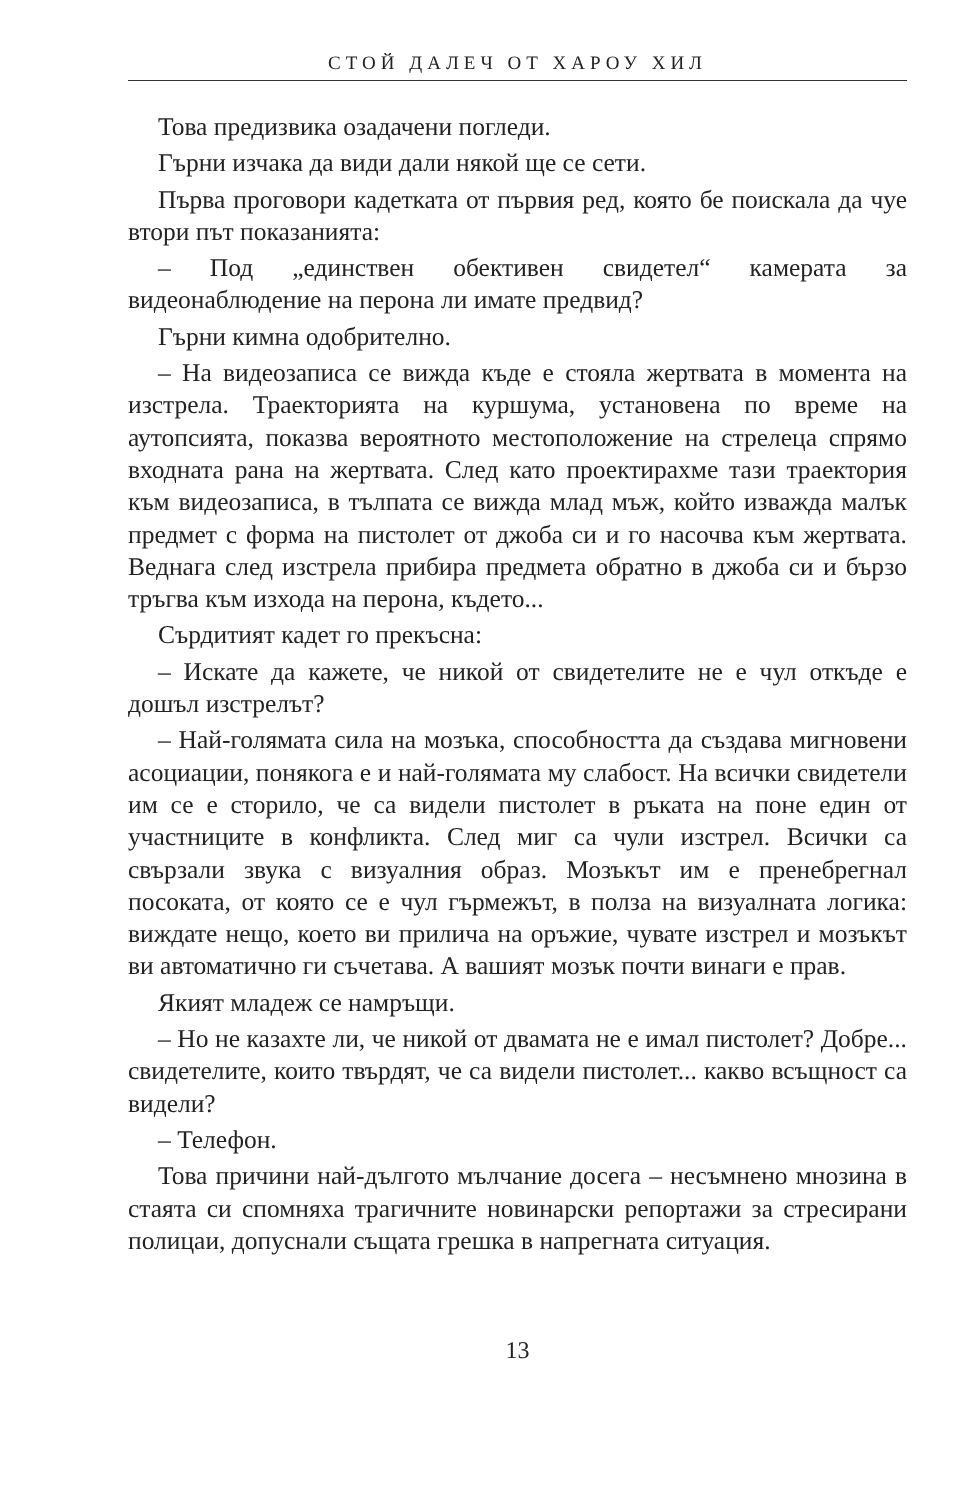СТОЙ ДАЛЕЧ ОТ ХАРОУ ХИЛ
Това предизвика озадачени погледи.
Гърни изчака да види дали някой ще се сети.
Първа проговори кадетката от първия ред, която бе поискала да чуе втори път показанията:
– Под „единствен обективен свидетел“ камерата за видеонаблюдение на перона ли имате предвид?
Гърни кимна одобрително.
– На видеозаписа се вижда къде е стояла жертвата в момента на изстрела. Траекторията на куршума, установена по време на аутопсията, показва вероятното местоположение на стрелеца спрямо входната рана на жертвата. След като проектирахме тази траектория към видеозаписа, в тълпата се вижда млад мъж, който изважда малък предмет с форма на пистолет от джоба си и го насочва към жертвата. Веднага след изстрела прибира предмета обратно в джоба си и бързо тръгва към изхода на перона, където...
Сърдитият кадет го прекъсна:
– Искате да кажете, че никой от свидетелите не е чул откъде е дошъл изстрелът?
– Най-голямата сила на мозъка, способността да създава мигновени асоциации, понякога е и най-голямата му слабост. На всички свидетели им се е сторило, че са видели пистолет в ръката на поне един от участниците в конфликта. След миг са чули изстрел. Всички са свързали звука с визуалния образ. Мозъкът им е пренебрегнал посоката, от която се е чул гърмежът, в полза на визуалната логика: виждате нещо, което ви прилича на оръжие, чувате изстрел и мозъкът ви автоматично ги съчетава. А вашият мозък почти винаги е прав.
Якият младеж се намръщи.
– Но не казахте ли, че никой от двамата не е имал пистолет? Добре... свидетелите, които твърдят, че са видели пистолет... какво всъщност са видели?
– Телефон.
Това причини най-дългото мълчание досега – несъмнено мнозина в стаята си спомняха трагичните новинарски репортажи за стресирани полицаи, допуснали същата грешка в напрегната ситуация.
13